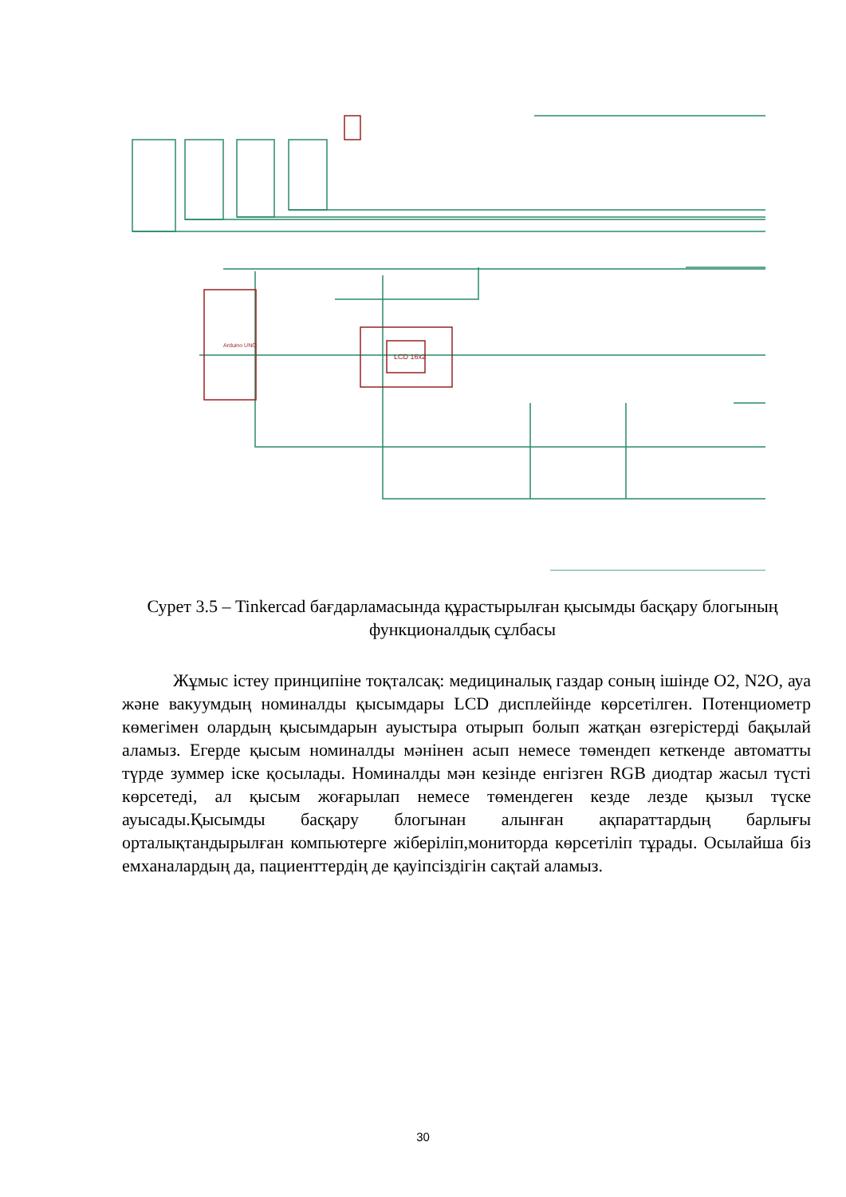LCD 16x2
Arduino UNO
Сурет 3.5 – Tinkercad бағдарламасында құрастырылған қысымды басқару блогының функционалдық сұлбасы
Жұмыс істеу принципіне тоқталсақ: медициналық газдар соның ішінде O2, N2O, ауа және вакуумдың номиналды қысымдары LCD дисплейінде көрсетілген. Потенциометр көмегімен олардың қысымдарын ауыстыра отырып болып жатқан өзгерістерді бақылай аламыз. Егерде қысым номиналды мәнінен асып немесе төмендеп кеткенде автоматты түрде зуммер іске қосылады. Номиналды мән кезінде енгізген RGB диодтар жасыл түсті көрсетеді, ал қысым жоғарылап немесе төмендеген кезде лезде қызыл түске ауысады.Қысымды басқару блогынан алынған ақпараттардың барлығы орталықтандырылған компьютерге жіберіліп,мониторда көрсетіліп тұрады. Осылайша біз емханалардың да, пациенттердің де қауіпсіздігін сақтай аламыз.
30